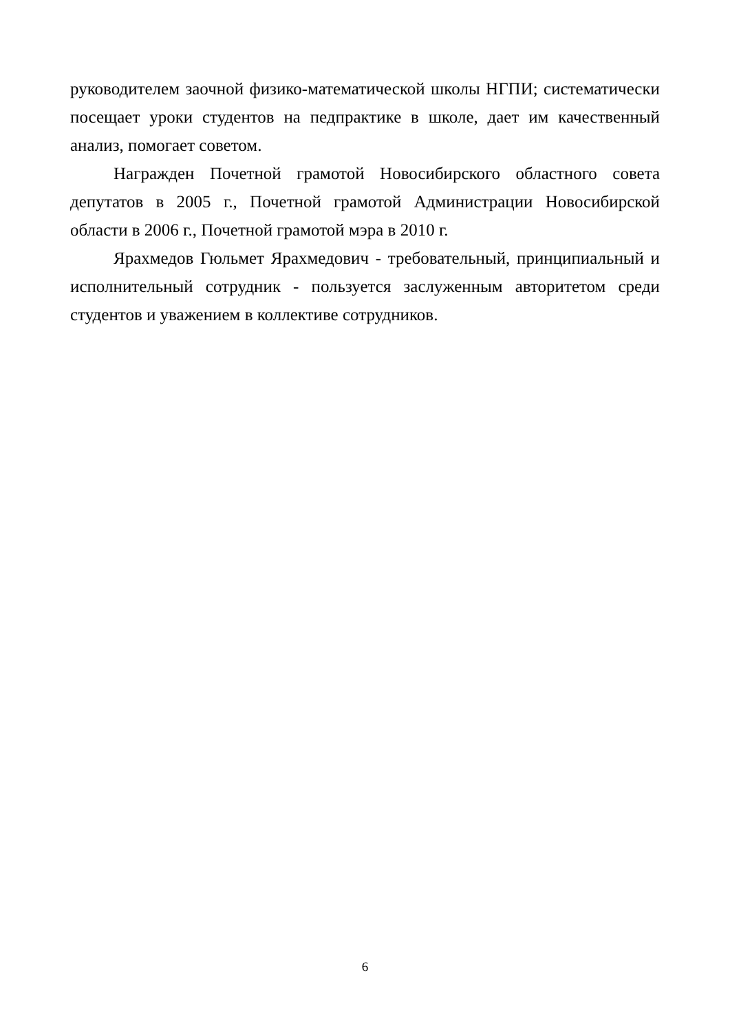руководителем заочной физико-математической школы НГПИ; систематически посещает уроки студентов на педпрактике в школе, дает им качественный анализ, помогает советом.
Награжден Почетной грамотой Новосибирского областного совета депутатов в 2005 г., Почетной грамотой Администрации Новосибирской области в 2006 г., Почетной грамотой мэра в 2010 г.
Ярахмедов Гюльмет Ярахмедович - требовательный, принципиальный и исполнительный сотрудник - пользуется заслуженным авторитетом среди студентов и уважением в коллективе сотрудников.
6